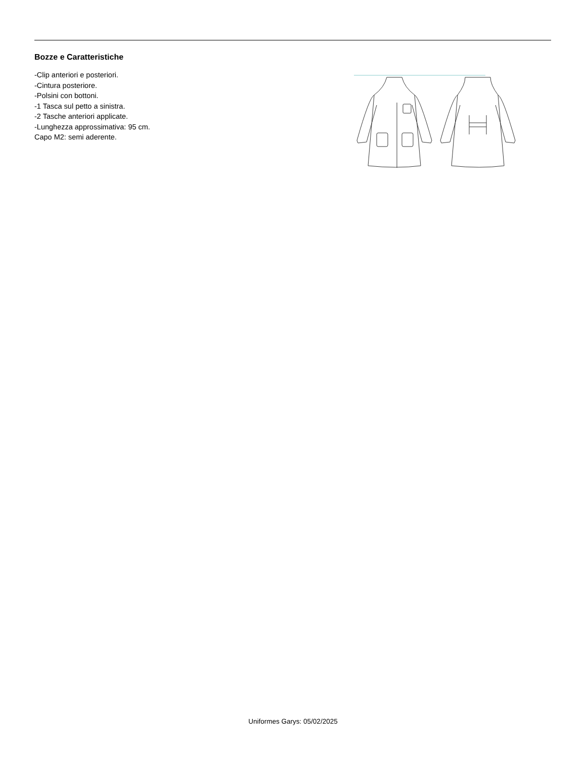Bozze e Caratteristiche
-Clip anteriori e posteriori.
-Cintura posteriore.
-Polsini con bottoni.
-1 Tasca sul petto a sinistra.
-2 Tasche anteriori applicate.
-Lunghezza approssimativa: 95 cm.
Capo M2: semi aderente.
Uniformes Garys: 05/02/2025